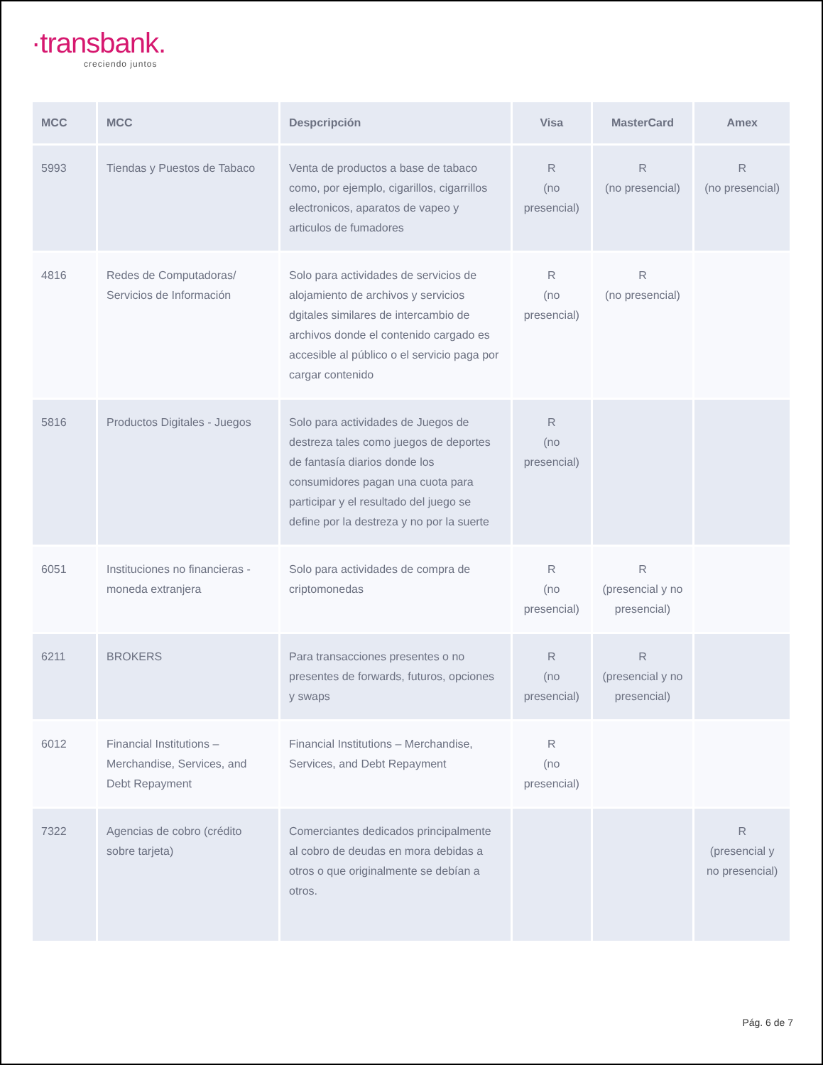·transbank.
creciendo juntos
| MCC | MCC | Despcripción | Visa | MasterCard | Amex |
| --- | --- | --- | --- | --- | --- |
| 5993 | Tiendas y Puestos de Tabaco | Venta de productos a base de tabaco como, por ejemplo, cigarillos, cigarrillos electronicos, aparatos de vapeo y articulos de fumadores | R (no presencial) | R (no presencial) | R (no presencial) |
| 4816 | Redes de Computadoras/ Servicios de Información | Solo para actividades de servicios de alojamiento de archivos y servicios dgitales similares de intercambio de archivos donde el contenido cargado es accesible al público o el servicio paga por cargar contenido | R (no presencial) | R (no presencial) | |
| 5816 | Productos Digitales - Juegos | Solo para actividades de Juegos de destreza tales como juegos de deportes de fantasía diarios donde los consumidores pagan una cuota para participar y el resultado del juego se define por la destreza y no por la suerte | R (no presencial) | | |
| 6051 | Instituciones no financieras - moneda extranjera | Solo para actividades de compra de criptomonedas | R (no presencial) | R (presencial y no presencial) | |
| 6211 | BROKERS | Para transacciones presentes o no presentes de forwards, futuros, opciones y swaps | R (no presencial) | R (presencial y no presencial) | |
| 6012 | Financial Institutions – Merchandise, Services, and Debt Repayment | Financial Institutions – Merchandise, Services, and Debt Repayment | R (no presencial) | | |
| 7322 | Agencias de cobro (crédito sobre tarjeta) | Comerciantes dedicados principalmente al cobro de deudas en mora debidas a otros o que originalmente se debían a otros. | | | R (presencial y no presencial) |
Pág. 6 de 7